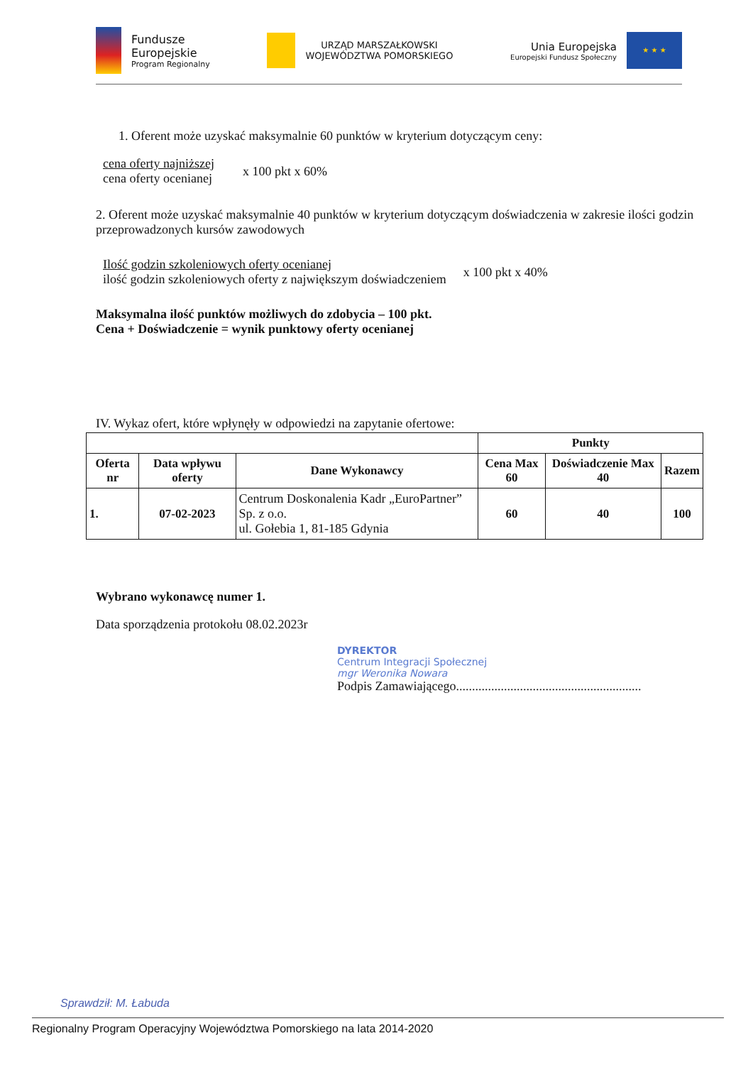Fundusze
Europejskie
Program Regionalny
URZĄD MARSZAŁKOWSKI
WOJEWÓDZTWA POMORSKIEGO
Unia Europejska
Europejski Fundusz Społeczny
★ ★ ★
1. Oferent może uzyskać maksymalnie 60 punktów w kryterium dotyczącym ceny:
cena oferty najniższej
cena oferty ocenianej
x 100 pkt x 60%
2. Oferent może uzyskać maksymalnie 40 punktów w kryterium dotyczącym doświadczenia w zakresie ilości godzin przeprowadzonych kursów zawodowych
Ilość godzin szkoleniowych oferty ocenianej
ilość godzin szkoleniowych oferty z największym doświadczeniem
x 100 pkt x 40%
Maksymalna ilość punktów możliwych do zdobycia – 100 pkt.
Cena + Doświadczenie = wynik punktowy oferty ocenianej
IV. Wykaz ofert, które wpłynęły w odpowiedzi na zapytanie ofertowe:
| | | | Punkty | | |
| --- | --- | --- | --- | --- | --- |
| Oferta nr | Data wpływu oferty | Dane Wykonawcy | Cena Max 60 | Doświadczenie Max 40 | Razem |
| 1. | 07-02-2023 | Centrum Doskonalenia Kadr „EuroPartner” Sp. z o.o. ul. Gołebia 1, 81-185 Gdynia | 60 | 40 | 100 |
Wybrano wykonawcę numer 1.
Data sporządzenia protokołu 08.02.2023r
DYREKTOR
Centrum Integracji Społecznej
mgr Weronika Nowara
Podpis Zamawiającego..........................................................
Sprawdził: M. Łabuda
Regionalny Program Operacyjny Województwa Pomorskiego na lata 2014-2020